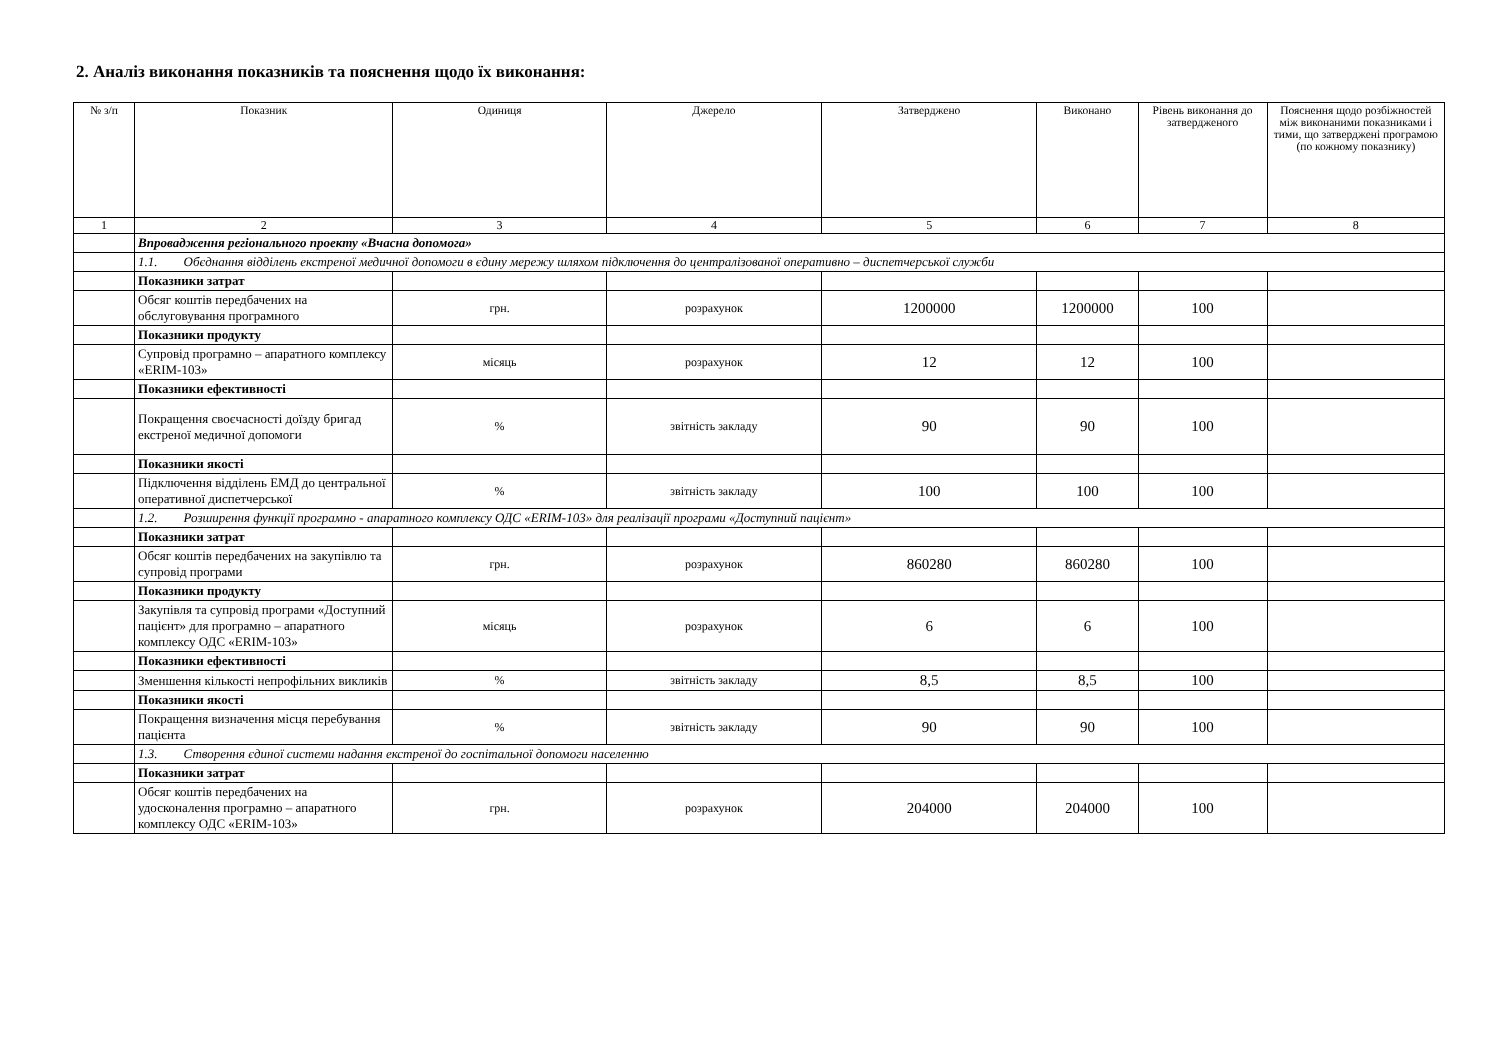2. Аналіз виконання показників та пояснення щодо їх виконання:
| № з/п | Показник | Одиниця | Джерело | Затверджено | Виконано | Рівень виконання до затвердженого | Пояснення щодо розбіжностей між виконаними показниками і тими, що затверджені програмою (по кожному показнику) |
| --- | --- | --- | --- | --- | --- | --- | --- |
| 1 | 2 | 3 | 4 | 5 | 6 | 7 | 8 |
| | Впровадження регіонального проекту «Вчасна допомога» | | | | | | |
| | 1.1. Обєднання відділень екстреної медичної допомоги в єдину мережу шляхом підключення до централізованої оперативно – диспетчерської служби | | | | | | |
| | Показники затрат | | | | | | |
| | Обсяг коштів передбачених на обслуговування програмного | грн. | розрахунок | 1200000 | 1200000 | 100 | |
| | Показники продукту | | | | | | |
| | Супровід програмно – апаратного комплексу «ERIM-103» | місяць | розрахунок | 12 | 12 | 100 | |
| | Показники ефективності | | | | | | |
| | Покращення своєчасності доїзду бригад екстреної медичної допомоги | % | звітність закладу | 90 | 90 | 100 | |
| | Показники якості | | | | | | |
| | Підключення відділень ЕМД до центральної оперативної диспетчерської | % | звітність закладу | 100 | 100 | 100 | |
| | 1.2. Розширення функції програмно - апаратного комплексу ОДС «ERIM-103» для реалізації програми «Доступний пацієнт» | | | | | | |
| | Показники затрат | | | | | | |
| | Обсяг коштів передбачених на закупівлю та супровід програми | грн. | розрахунок | 860280 | 860280 | 100 | |
| | Показники продукту | | | | | | |
| | Закупівля та супровід програми «Доступний пацієнт» для програмно – апаратного комплексу ОДС «ERIM-103» | місяць | розрахунок | 6 | 6 | 100 | |
| | Показники ефективності | | | | | | |
| | Зменшення кількості непрофільних викликів | % | звітність закладу | 8,5 | 8,5 | 100 | |
| | Показники якості | | | | | | |
| | Покращення визначення місця перебування пацієнта | % | звітність закладу | 90 | 90 | 100 | |
| | 1.3. Створення єдиної системи надання екстреної до госпітальної допомоги населенню | | | | | | |
| | Показники затрат | | | | | | |
| | Обсяг коштів передбачених на удосконалення програмно – апаратного комплексу ОДС «ERIM-103» | грн. | розрахунок | 204000 | 204000 | 100 | |